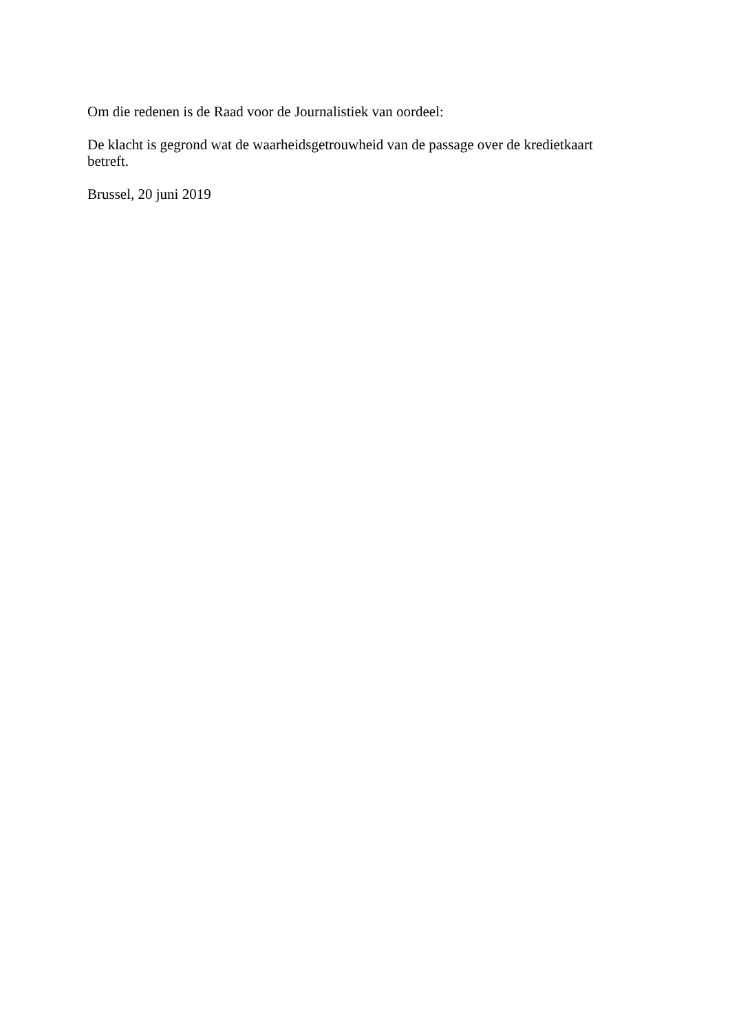Om die redenen is de Raad voor de Journalistiek van oordeel:
De klacht is gegrond wat de waarheidsgetrouwheid van de passage over de kredietkaart betreft.
Brussel, 20 juni 2019